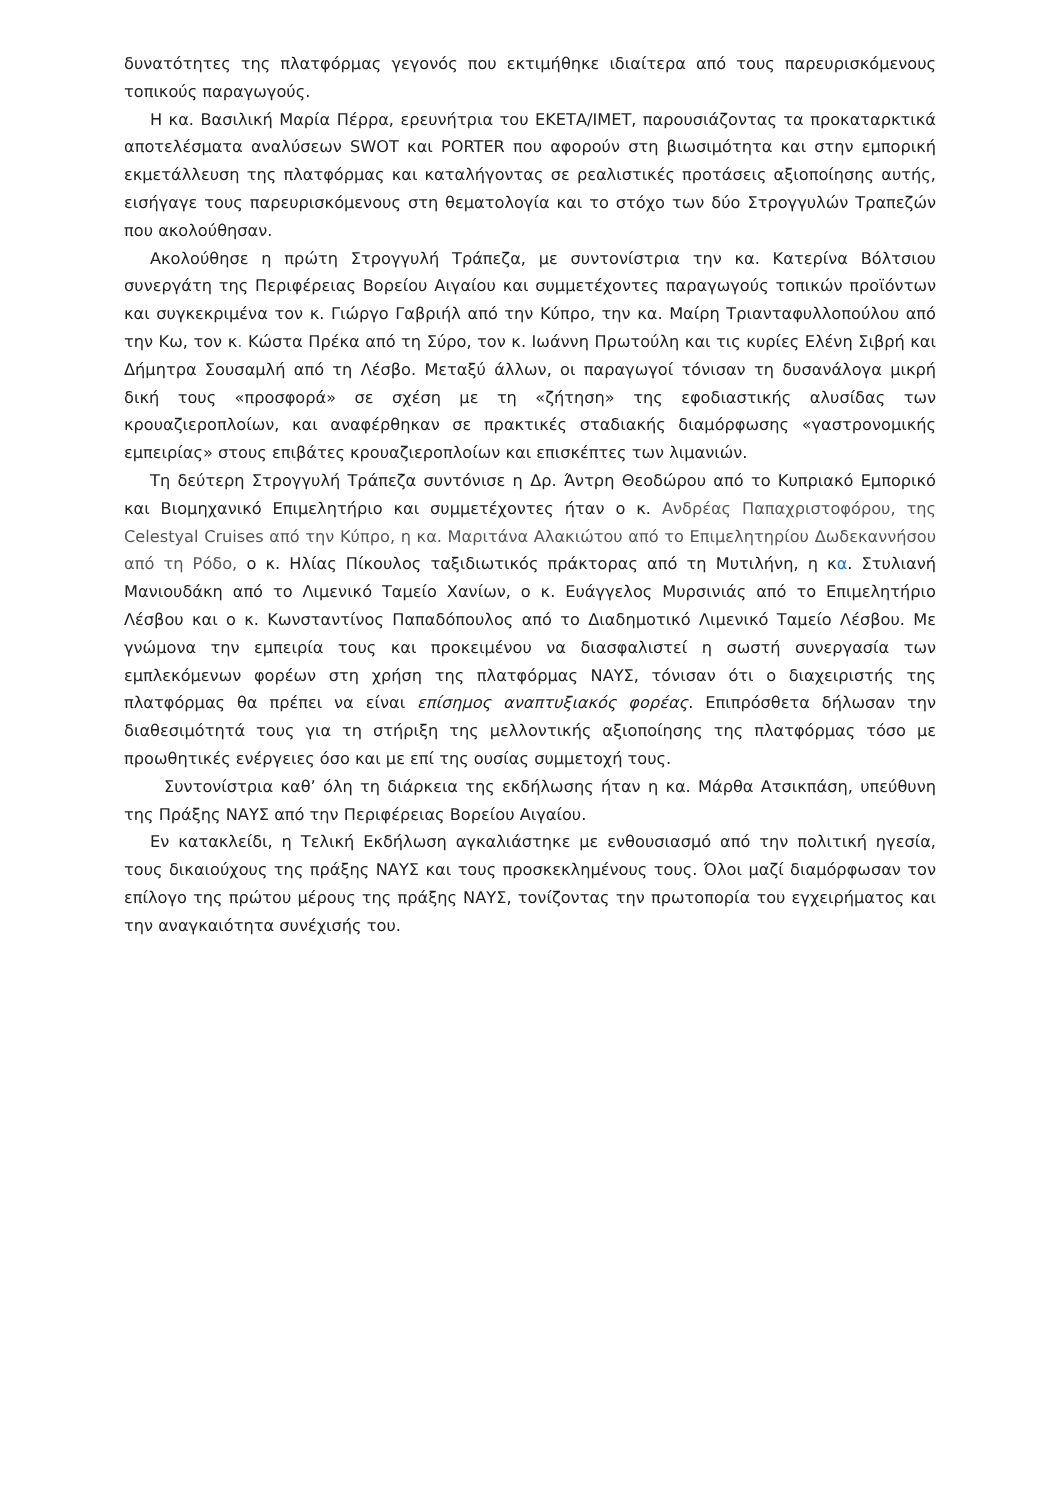δυνατότητες της πλατφόρμας γεγονός που εκτιμήθηκε ιδιαίτερα από τους παρευρισκόμενους τοπικούς παραγωγούς.
Η κα. Βασιλική Μαρία Πέρρα, ερευνήτρια του ΕΚΕΤΑ/ΙΜΕΤ, παρουσιάζοντας τα προκαταρκτικά αποτελέσματα αναλύσεων SWOT και PORTER που αφορούν στη βιωσιμότητα και στην εμπορική εκμετάλλευση της πλατφόρμας και καταλήγοντας σε ρεαλιστικές προτάσεις αξιοποίησης αυτής, εισήγαγε τους παρευρισκόμενους στη θεματολογία και το στόχο των δύο Στρογγυλών Τραπεζών που ακολούθησαν.
Ακολούθησε η πρώτη Στρογγυλή Τράπεζα, με συντονίστρια την κα. Κατερίνα Βόλτσιου συνεργάτη της Περιφέρειας Βορείου Αιγαίου και συμμετέχοντες παραγωγούς τοπικών προϊόντων και συγκεκριμένα τον κ. Γιώργο Γαβριήλ από την Κύπρο, την κα. Μαίρη Τριανταφυλλοπούλου από την Κω, τον κ. Κώστα Πρέκα από τη Σύρο, τον κ. Ιωάννη Πρωτούλη και τις κυρίες Ελένη Σιβρή και Δήμητρα Σουσαμλή από τη Λέσβο. Μεταξύ άλλων, οι παραγωγοί τόνισαν τη δυσανάλογα μικρή δική τους «προσφορά» σε σχέση με τη «ζήτηση» της εφοδιαστικής αλυσίδας των κρουαζιεροπλοίων, και αναφέρθηκαν σε πρακτικές σταδιακής διαμόρφωσης «γαστρονομικής εμπειρίας» στους επιβάτες κρουαζιεροπλοίων και επισκέπτες των λιμανιών.
Τη δεύτερη Στρογγυλή Τράπεζα συντόνισε η Δρ. Άντρη Θεοδώρου από το Κυπριακό Εμπορικό και Βιομηχανικό Επιμελητήριο και συμμετέχοντες ήταν ο κ. Ανδρέας Παπαχριστοφόρου, της Celestyal Cruises από την Κύπρο, η κα. Μαριτάνα Αλακιώτου από το Επιμελητηρίου Δωδεκαννήσου από τη Ρόδο, ο κ. Ηλίας Πίκουλος ταξιδιωτικός πράκτορας από τη Μυτιλήνη, η κα. Στυλιανή Μανιουδάκη από το Λιμενικό Ταμείο Χανίων, ο κ. Ευάγγελος Μυρσινιάς από το Επιμελητήριο Λέσβου και ο κ. Κωνσταντίνος Παπαδόπουλος από το Διαδημοτικό Λιμενικό Ταμείο Λέσβου. Με γνώμονα την εμπειρία τους και προκειμένου να διασφαλιστεί η σωστή συνεργασία των εμπλεκόμενων φορέων στη χρήση της πλατφόρμας ΝΑΥΣ, τόνισαν ότι ο διαχειριστής της πλατφόρμας θα πρέπει να είναι επίσημος αναπτυξιακός φορέας. Επιπρόσθετα δήλωσαν την διαθεσιμότητά τους για τη στήριξη της μελλοντικής αξιοποίησης της πλατφόρμας τόσο με προωθητικές ενέργειες όσο και με επί της ουσίας συμμετοχή τους.
Συντονίστρια καθ’ όλη τη διάρκεια της εκδήλωσης ήταν η κα. Μάρθα Ατσικπάση, υπεύθυνη της Πράξης ΝΑΥΣ από την Περιφέρειας Βορείου Αιγαίου.
Εν κατακλείδι, η Τελική Εκδήλωση αγκαλιάστηκε με ενθουσιασμό από την πολιτική ηγεσία, τους δικαιούχους της πράξης ΝΑΥΣ και τους προσκεκλημένους τους. Όλοι μαζί διαμόρφωσαν τον επίλογο της πρώτου μέρους της πράξης ΝΑΥΣ, τονίζοντας την πρωτοπορία του εγχειρήματος και την αναγκαιότητα συνέχισής του.